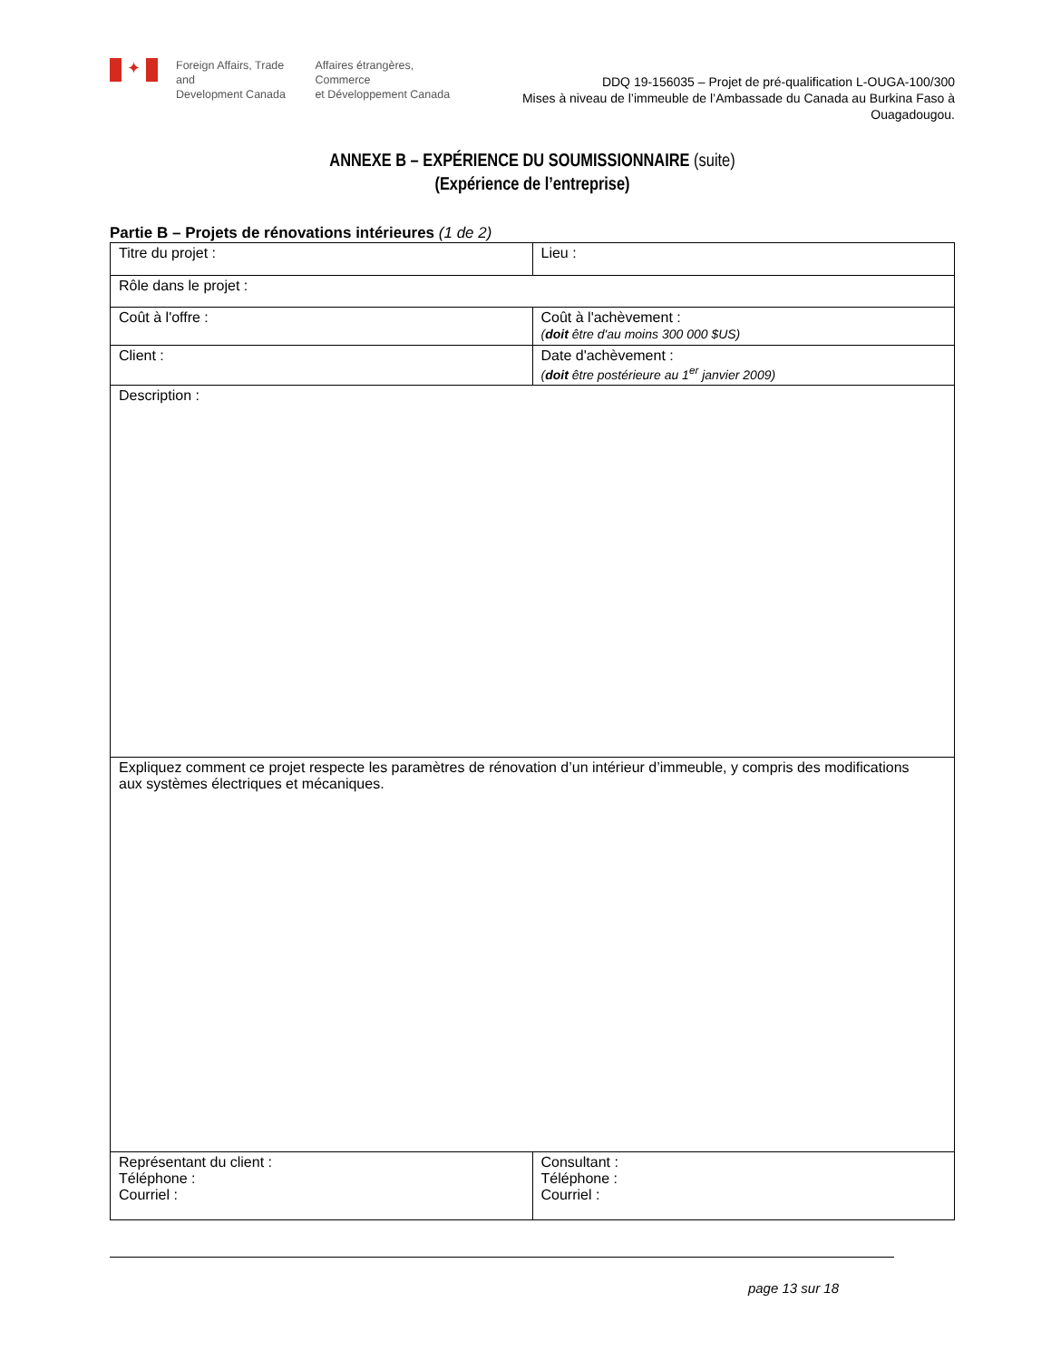✦
Foreign Affairs, Trade and
Development Canada
Affaires étrangères, Commerce
et Développement Canada
DDQ 19-156035 – Projet de pré-qualification L-OUGA-100/300
Mises à niveau de l’immeuble de l’Ambassade du Canada au Burkina Faso à Ouagadougou.
ANNEXE B – EXPÉRIENCE DU SOUMISSIONNAIRE (suite)
(Expérience de l’entreprise)
Partie B – Projets de rénovations intérieures (1 de 2)
| Titre du projet : | Lieu : |
| Rôle dans le projet : | |
| Coût à l'offre : | Coût à l'achèvement : ( doit être d'au moins 300 000 $US) |
| Client : | Date d'achèvement : ( doit être postérieure au 1<sup>er</sup> janvier 2009) |
| Description : | |
| Expliquez comment ce projet respecte les paramètres de rénovation d’un intérieur d’immeuble, y compris des modifications aux systèmes électriques et mécaniques. | |
| Représentant du client : Téléphone : Courriel : | Consultant : Téléphone : Courriel : |
page 13 sur 18